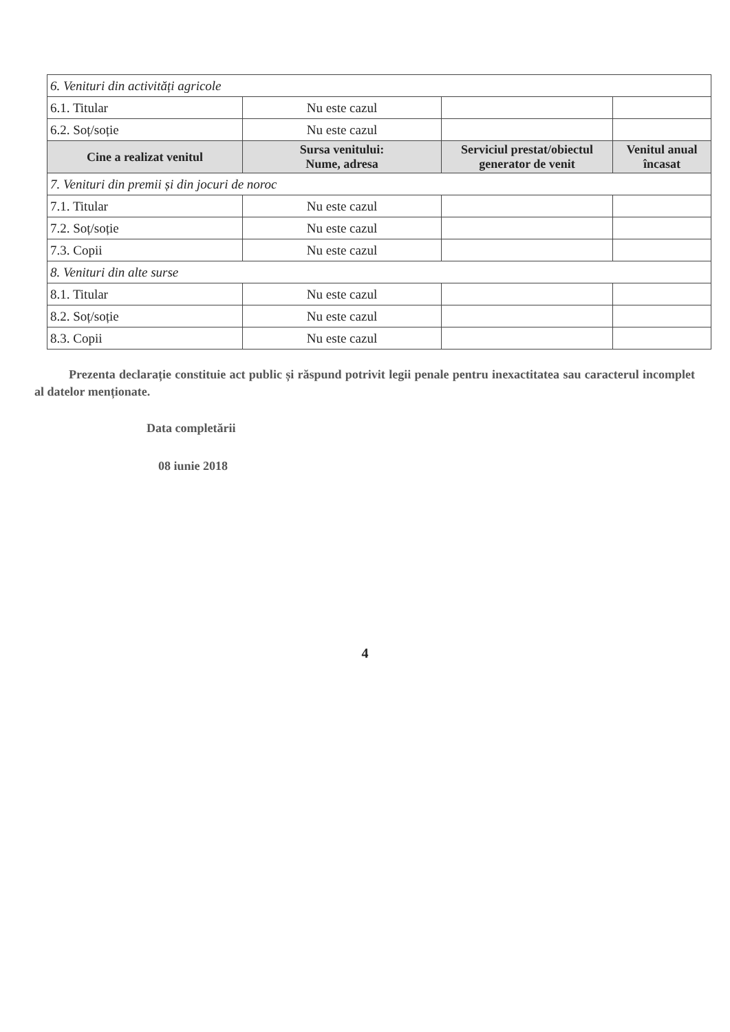| 6. Venituri din activități agricole | | | |
| 6.1. Titular | Nu este cazul | | |
| 6.2. Soț/soție | Nu este cazul | | |
| Cine a realizat venitul | Sursa venitului: Nume, adresa | Serviciul prestat/obiectul generator de venit | Venitul anual încasat |
| 7. Venituri din premii și din jocuri de noroc | | | |
| 7.1. Titular | Nu este cazul | | |
| 7.2. Soț/soție | Nu este cazul | | |
| 7.3. Copii | Nu este cazul | | |
| 8. Venituri din alte surse | | | |
| 8.1. Titular | Nu este cazul | | |
| 8.2. Soț/soție | Nu este cazul | | |
| 8.3. Copii | Nu este cazul | | |
Prezenta declarație constituie act public și răspund potrivit legii penale pentru inexactitatea sau caracterul incomplet al datelor menționate.
Data completării
08 iunie 2018
4